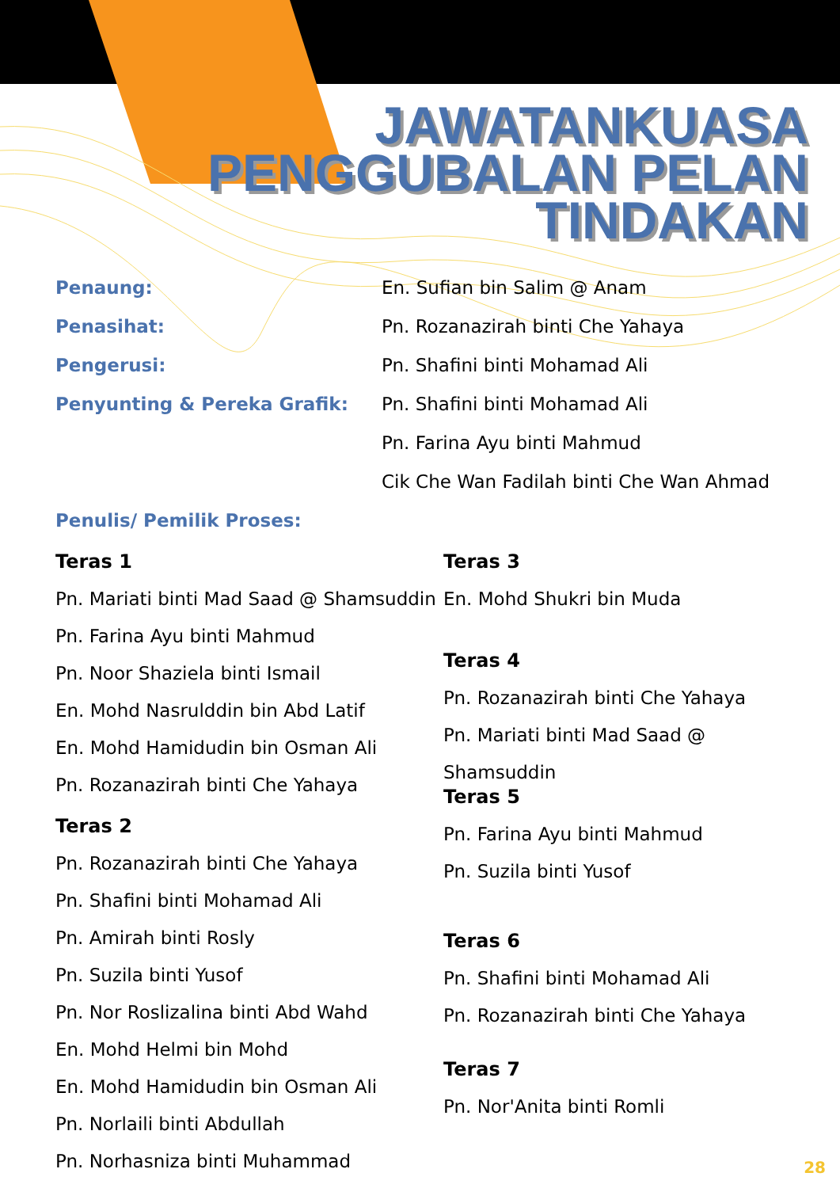JAWATANKUASA
PENGGUBALAN PELAN
TINDAKAN
Penaung: En. Sufian bin Salim @ Anam
Penasihat: Pn. Rozanazirah binti Che Yahaya
Pengerusi: Pn. Shafini binti Mohamad Ali
Penyunting & Pereka Grafik: Pn. Shafini binti Mohamad Ali
Pn. Farina Ayu binti Mahmud
Cik Che Wan Fadilah binti Che Wan Ahmad
Penulis/ Pemilik Proses:
Teras 1
Pn. Mariati binti Mad Saad @ Shamsuddin
Pn. Farina Ayu binti Mahmud
Pn. Noor Shaziela binti Ismail
En. Mohd Nasrulddin bin Abd Latif
En. Mohd Hamidudin bin Osman Ali
Pn. Rozanazirah binti Che Yahaya
Teras 2
Pn. Rozanazirah binti Che Yahaya
Pn. Shafini binti Mohamad Ali
Pn. Amirah binti Rosly
Pn. Suzila binti Yusof
Pn. Nor Roslizalina binti Abd Wahd
En. Mohd Helmi bin Mohd
En. Mohd Hamidudin bin Osman Ali
Pn. Norlaili binti Abdullah
Pn. Norhasniza binti Muhammad
Teras 3
En. Mohd Shukri bin Muda
Teras 4
Pn. Rozanazirah binti Che Yahaya
Pn. Mariati binti Mad Saad @ Shamsuddin
Teras 5
Pn. Farina Ayu binti Mahmud
Pn. Suzila binti Yusof
Teras 6
Pn. Shafini binti Mohamad Ali
Pn. Rozanazirah binti Che Yahaya
Teras 7
Pn. Nor'Anita binti Romli
28